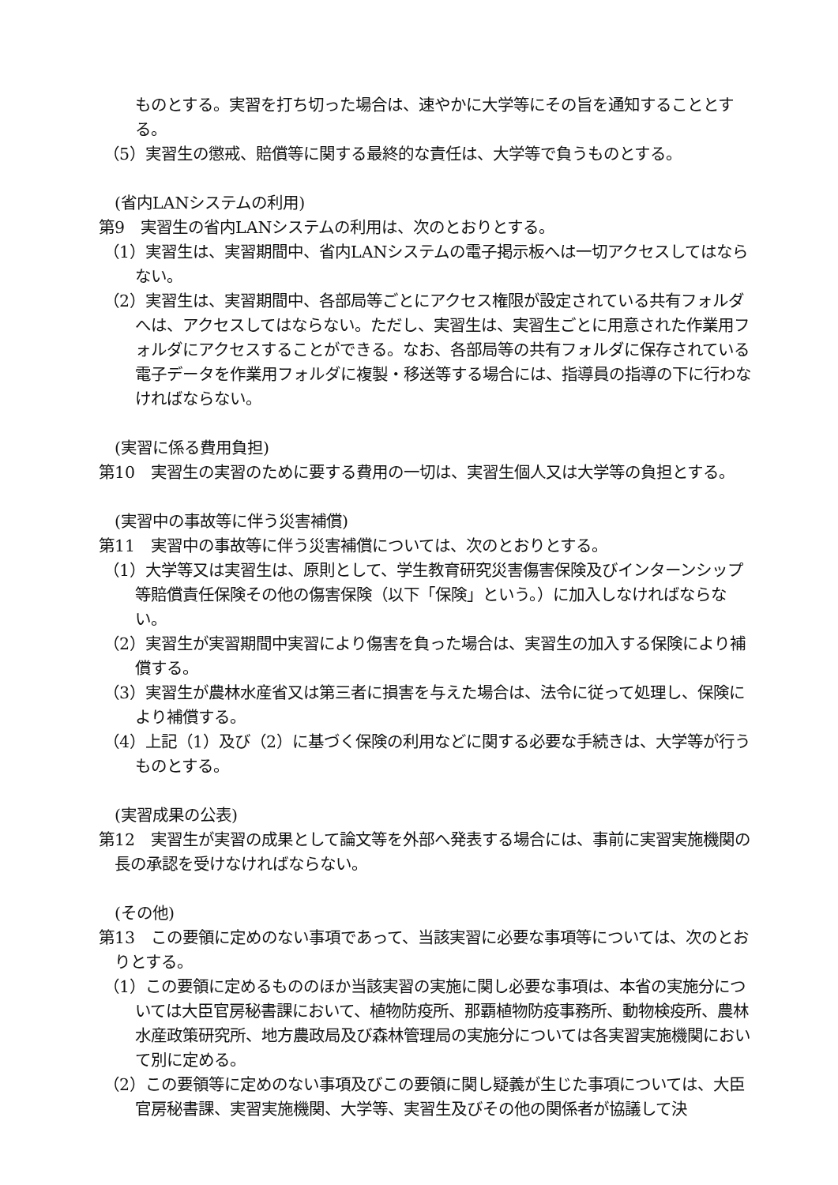ものとする。実習を打ち切った場合は、速やかに大学等にその旨を通知することとする。
（5）実習生の懲戒、賠償等に関する最終的な責任は、大学等で負うものとする。
(省内LANシステムの利用)
第9　実習生の省内LANシステムの利用は、次のとおりとする。
（1）実習生は、実習期間中、省内LANシステムの電子掲示板へは一切アクセスしてはならない。
（2）実習生は、実習期間中、各部局等ごとにアクセス権限が設定されている共有フォルダへは、アクセスしてはならない。ただし、実習生は、実習生ごとに用意された作業用フォルダにアクセスすることができる。なお、各部局等の共有フォルダに保存されている電子データを作業用フォルダに複製・移送等する場合には、指導員の指導の下に行わなければならない。
(実習に係る費用負担)
第10　実習生の実習のために要する費用の一切は、実習生個人又は大学等の負担とする。
(実習中の事故等に伴う災害補償)
第11　実習中の事故等に伴う災害補償については、次のとおりとする。
（1）大学等又は実習生は、原則として、学生教育研究災害傷害保険及びインターンシップ等賠償責任保険その他の傷害保険（以下「保険」という。）に加入しなければならない。
（2）実習生が実習期間中実習により傷害を負った場合は、実習生の加入する保険により補償する。
（3）実習生が農林水産省又は第三者に損害を与えた場合は、法令に従って処理し、保険により補償する。
（4）上記（1）及び（2）に基づく保険の利用などに関する必要な手続きは、大学等が行うものとする。
(実習成果の公表)
第12　実習生が実習の成果として論文等を外部へ発表する場合には、事前に実習実施機関の長の承認を受けなければならない。
(その他)
第13　この要領に定めのない事項であって、当該実習に必要な事項等については、次のとおりとする。
（1）この要領に定めるもののほか当該実習の実施に関し必要な事項は、本省の実施分については大臣官房秘書課において、植物防疫所、那覇植物防疫事務所、動物検疫所、農林水産政策研究所、地方農政局及び森林管理局の実施分については各実習実施機関において別に定める。
（2）この要領等に定めのない事項及びこの要領に関し疑義が生じた事項については、大臣官房秘書課、実習実施機関、大学等、実習生及びその他の関係者が協議して決